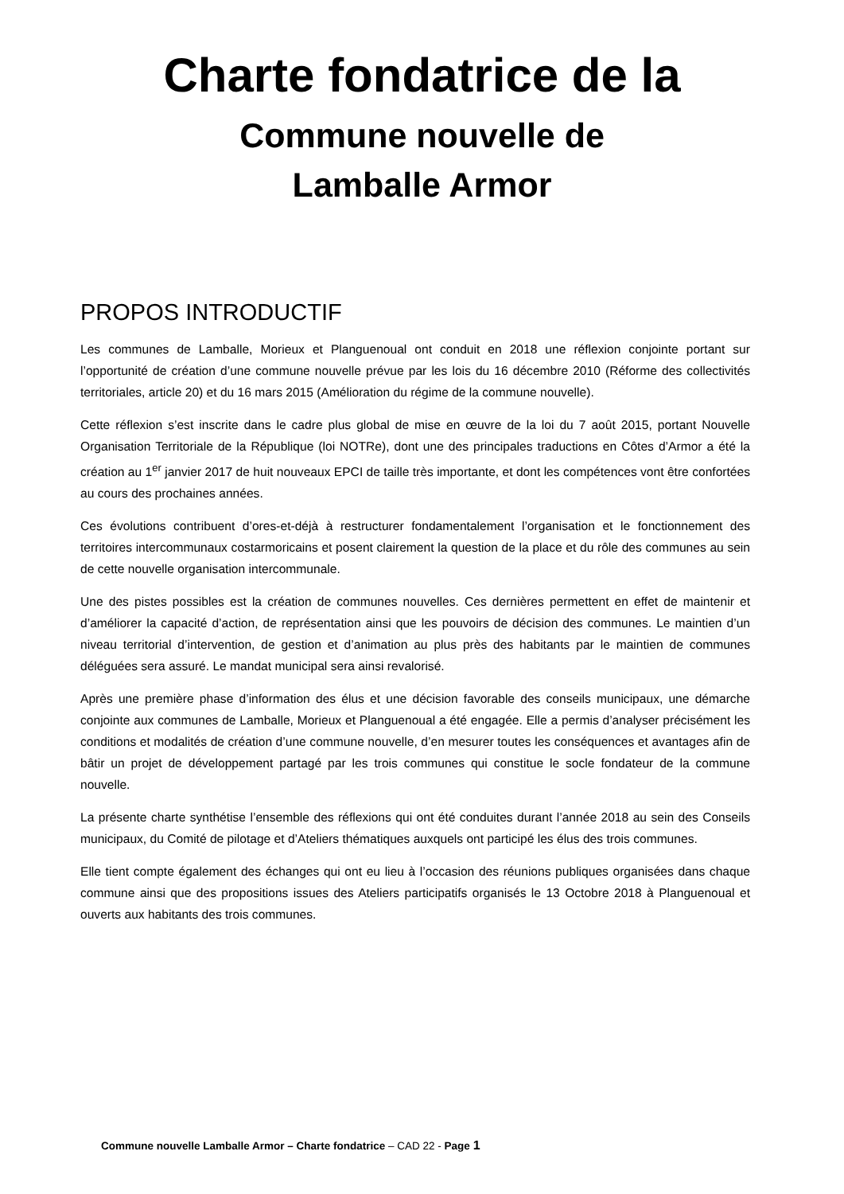Charte fondatrice de la
Commune nouvelle de
Lamballe Armor
PROPOS INTRODUCTIF
Les communes de Lamballe, Morieux et Planguenoual ont conduit en 2018 une réflexion conjointe portant sur l’opportunité de création d’une commune nouvelle prévue par les lois du 16 décembre 2010 (Réforme des collectivités territoriales, article 20) et du 16 mars 2015 (Amélioration du régime de la commune nouvelle).
Cette réflexion s’est inscrite dans le cadre plus global de mise en œuvre de la loi du 7 août 2015, portant Nouvelle Organisation Territoriale de la République (loi NOTRe), dont une des principales traductions en Côtes d’Armor a été la création au 1<sup>er</sup> janvier 2017 de huit nouveaux EPCI de taille très importante, et dont les compétences vont être confortées au cours des prochaines années.
Ces évolutions contribuent d’ores-et-déjà à restructurer fondamentalement l’organisation et le fonctionnement des territoires intercommunaux costarmoricains et posent clairement la question de la place et du rôle des communes au sein de cette nouvelle organisation intercommunale.
Une des pistes possibles est la création de communes nouvelles. Ces dernières permettent en effet de maintenir et d’améliorer la capacité d’action, de représentation ainsi que les pouvoirs de décision des communes. Le maintien d’un niveau territorial d’intervention, de gestion et d’animation au plus près des habitants par le maintien de communes déléguées sera assuré. Le mandat municipal sera ainsi revalorisé.
Après une première phase d’information des élus et une décision favorable des conseils municipaux, une démarche conjointe aux communes de Lamballe, Morieux et Planguenoual a été engagée. Elle a permis d’analyser précisément les conditions et modalités de création d’une commune nouvelle, d’en mesurer toutes les conséquences et avantages afin de bâtir un projet de développement partagé par les trois communes qui constitue le socle fondateur de la commune nouvelle.
La présente charte synthétise l’ensemble des réflexions qui ont été conduites durant l’année 2018 au sein des Conseils municipaux, du Comité de pilotage et d’Ateliers thématiques auxquels ont participé les élus des trois communes.
Elle tient compte également des échanges qui ont eu lieu à l’occasion des réunions publiques organisées dans chaque commune ainsi que des propositions issues des Ateliers participatifs organisés le 13 Octobre 2018 à Planguenoual et ouverts aux habitants des trois communes.
Commune nouvelle Lamballe Armor – Charte fondatrice – CAD 22 - Page 1